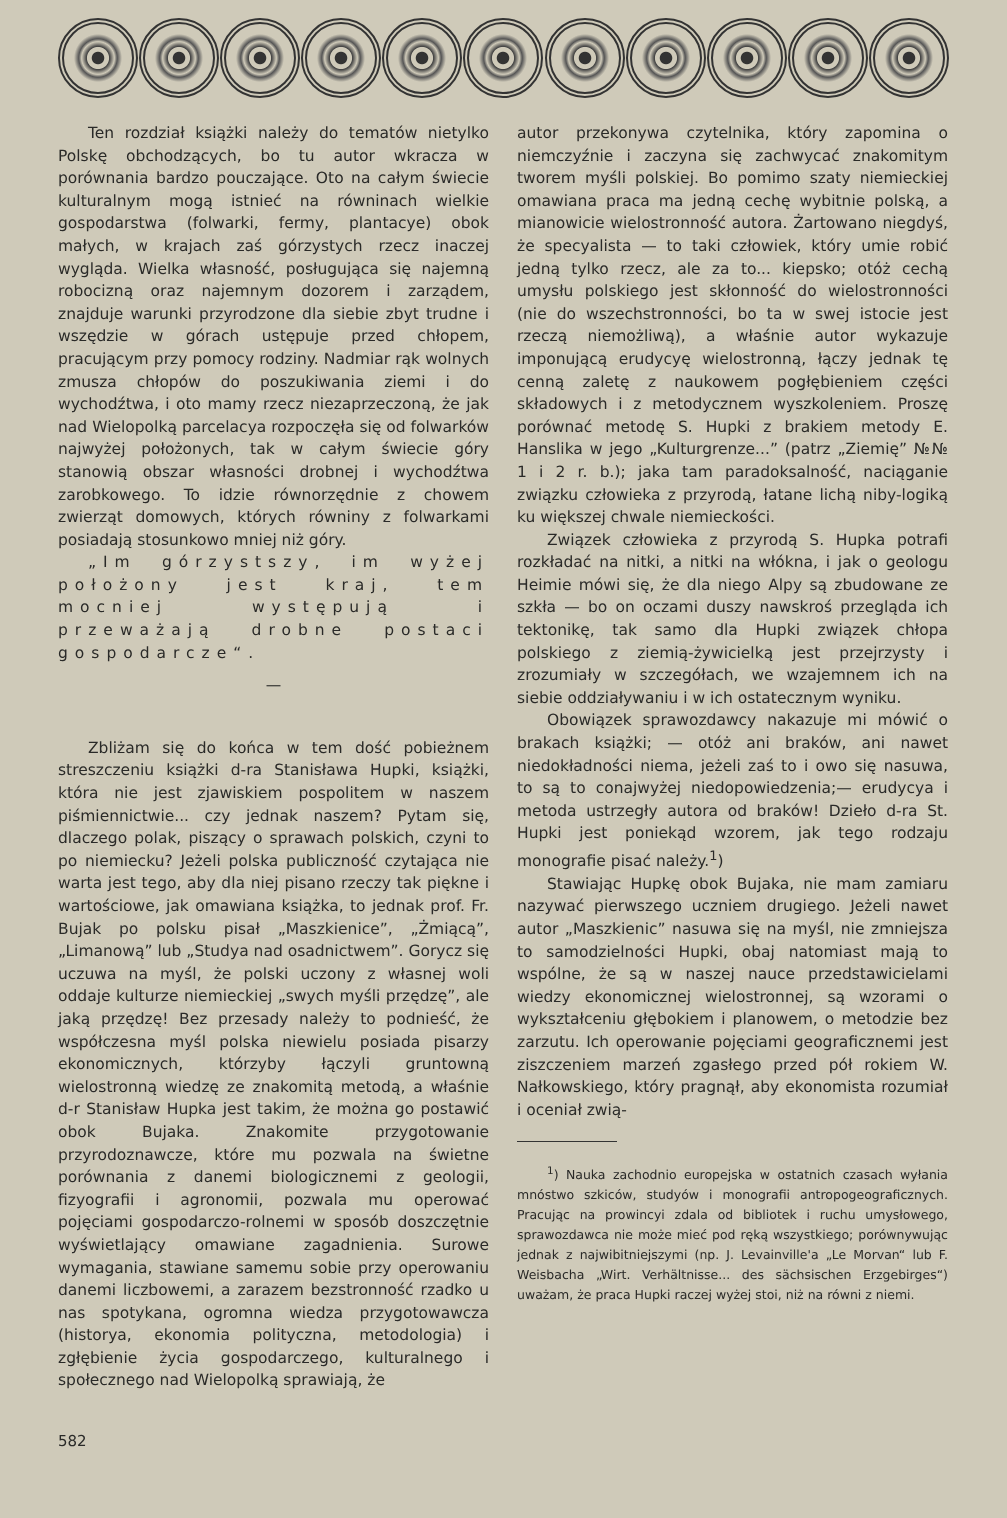Ten rozdział książki należy do tematów nietylko Polskę obchodzących, bo tu autor wkracza w porównania bardzo pouczające. Oto na całym świecie kulturalnym mogą istnieć na równinach wielkie gospodarstwa (folwarki, fermy, plantacye) obok małych, w krajach zaś górzystych rzecz inaczej wygląda. Wielka własność, posługująca się najemną robocizną oraz najemnym dozorem i zarządem, znajduje warunki przyrodzone dla siebie zbyt trudne i wszędzie w górach ustępuje przed chłopem, pracującym przy pomocy rodziny. Nadmiar rąk wolnych zmusza chłopów do poszukiwania ziemi i do wychodźtwa, i oto mamy rzecz niezaprzeczoną, że jak nad Wielopolką parcelacya rozpoczęła się od folwarków najwyżej położonych, tak w całym świecie góry stanowią obszar własności drobnej i wychodźtwa zarobkowego. To idzie równorzędnie z chowem zwierząt domowych, których równiny z folwarkami posiadają stosunkowo mniej niż góry.
„Im górzystszy, im wyżej położony jest kraj, tem mocniej występują i przeważają drobne postaci gospodarcze“.
—
Zbliżam się do końca w tem dość pobieżnem streszczeniu książki d-ra Stanisława Hupki, książki, która nie jest zjawiskiem pospolitem w naszem piśmiennictwie... czy jednak naszem? Pytam się, dlaczego polak, piszący o sprawach polskich, czyni to po niemiecku? Jeżeli polska publiczność czytająca nie warta jest tego, aby dla niej pisano rzeczy tak piękne i wartościowe, jak omawiana książka, to jednak prof. Fr. Bujak po polsku pisał „Maszkienice”, „Żmiącą”, „Limanową” lub „Studya nad osadnictwem”. Gorycz się uczuwa na myśl, że polski uczony z własnej woli oddaje kulturze niemieckiej „swych myśli przędzę”, ale jaką przędzę! Bez przesady należy to podnieść, że współczesna myśl polska niewielu posiada pisarzy ekonomicznych, którzyby łączyli gruntowną wielostronną wiedzę ze znakomitą metodą, a właśnie d-r Stanisław Hupka jest takim, że można go postawić obok Bujaka. Znakomite przygotowanie przyrodoznawcze, które mu pozwala na świetne porównania z danemi biologicznemi z geologii, fizyografii i agronomii, pozwala mu operować pojęciami gospodarczo-rolnemi w sposób doszczętnie wyświetlający omawiane zagadnienia. Surowe wymagania, stawiane samemu sobie przy operowaniu danemi liczbowemi, a zarazem bezstronność rzadko u nas spotykana, ogromna wiedza przygotowawcza (historya, ekonomia polityczna, metodologia) i zgłębienie życia gospodarczego, kulturalnego i społecznego nad Wielopolką sprawiają, że
autor przekonywa czytelnika, który zapomina o niemczyźnie i zaczyna się zachwycać znakomitym tworem myśli polskiej. Bo pomimo szaty niemieckiej omawiana praca ma jedną cechę wybitnie polską, a mianowicie wielostronność autora. Żartowano niegdyś, że specyalista — to taki człowiek, który umie robić jedną tylko rzecz, ale za to... kiepsko; otóż cechą umysłu polskiego jest skłonność do wielostronności (nie do wszechstronności, bo ta w swej istocie jest rzeczą niemożliwą), a właśnie autor wykazuje imponującą erudycyę wielostronną, łączy jednak tę cenną zaletę z naukowem pogłębieniem części składowych i z metodycznem wyszkoleniem. Proszę porównać metodę S. Hupki z brakiem metody E. Hanslika w jego „Kulturgrenze...” (patrz „Ziemię” №№ 1 i 2 r. b.); jaka tam paradoksalność, naciąganie związku człowieka z przyrodą, łatane lichą niby-logiką ku większej chwale niemieckości.
Związek człowieka z przyrodą S. Hupka potrafi rozkładać na nitki, a nitki na włókna, i jak o geologu Heimie mówi się, że dla niego Alpy są zbudowane ze szkła — bo on oczami duszy nawskroś przegląda ich tektonikę, tak samo dla Hupki związek chłopa polskiego z ziemią-żywicielką jest przejrzysty i zrozumiały w szczegółach, we wzajemnem ich na siebie oddziaływaniu i w ich ostatecznym wyniku.
Obowiązek sprawozdawcy nakazuje mi mówić o brakach książki; — otóż ani braków, ani nawet niedokładności niema, jeżeli zaś to i owo się nasuwa, to są to conajwyżej niedopowiedzenia;— erudycya i metoda ustrzegły autora od braków! Dzieło d-ra St. Hupki jest poniekąd wzorem, jak tego rodzaju monografie pisać należy.<sup>1</sup>)
Stawiając Hupkę obok Bujaka, nie mam zamiaru nazywać pierwszego uczniem drugiego. Jeżeli nawet autor „Maszkienic” nasuwa się na myśl, nie zmniejsza to samodzielności Hupki, obaj natomiast mają to wspólne, że są w naszej nauce przedstawicielami wiedzy ekonomicznej wielostronnej, są wzorami o wykształceniu głębokiem i planowem, o metodzie bez zarzutu. Ich operowanie pojęciami geograficznemi jest ziszczeniem marzeń zgasłego przed pół rokiem W. Nałkowskiego, który pragnął, aby ekonomista rozumiał i oceniał zwią-
<sup>1</sup>) Nauka zachodnio europejska w ostatnich czasach wyłania mnóstwo szkiców, studyów i monografii antropogeograficznych. Pracując na prowincyi zdala od bibliotek i ruchu umysłowego, sprawozdawca nie może mieć pod ręką wszystkiego; porównywując jednak z najwibitniejszymi (np. J. Levainville'a „Le Morvan“ lub F. Weisbacha „Wirt. Verhältnisse... des sächsischen Erzgebirges“) uważam, że praca Hupki raczej wyżej stoi, niż na równi z niemi.
582